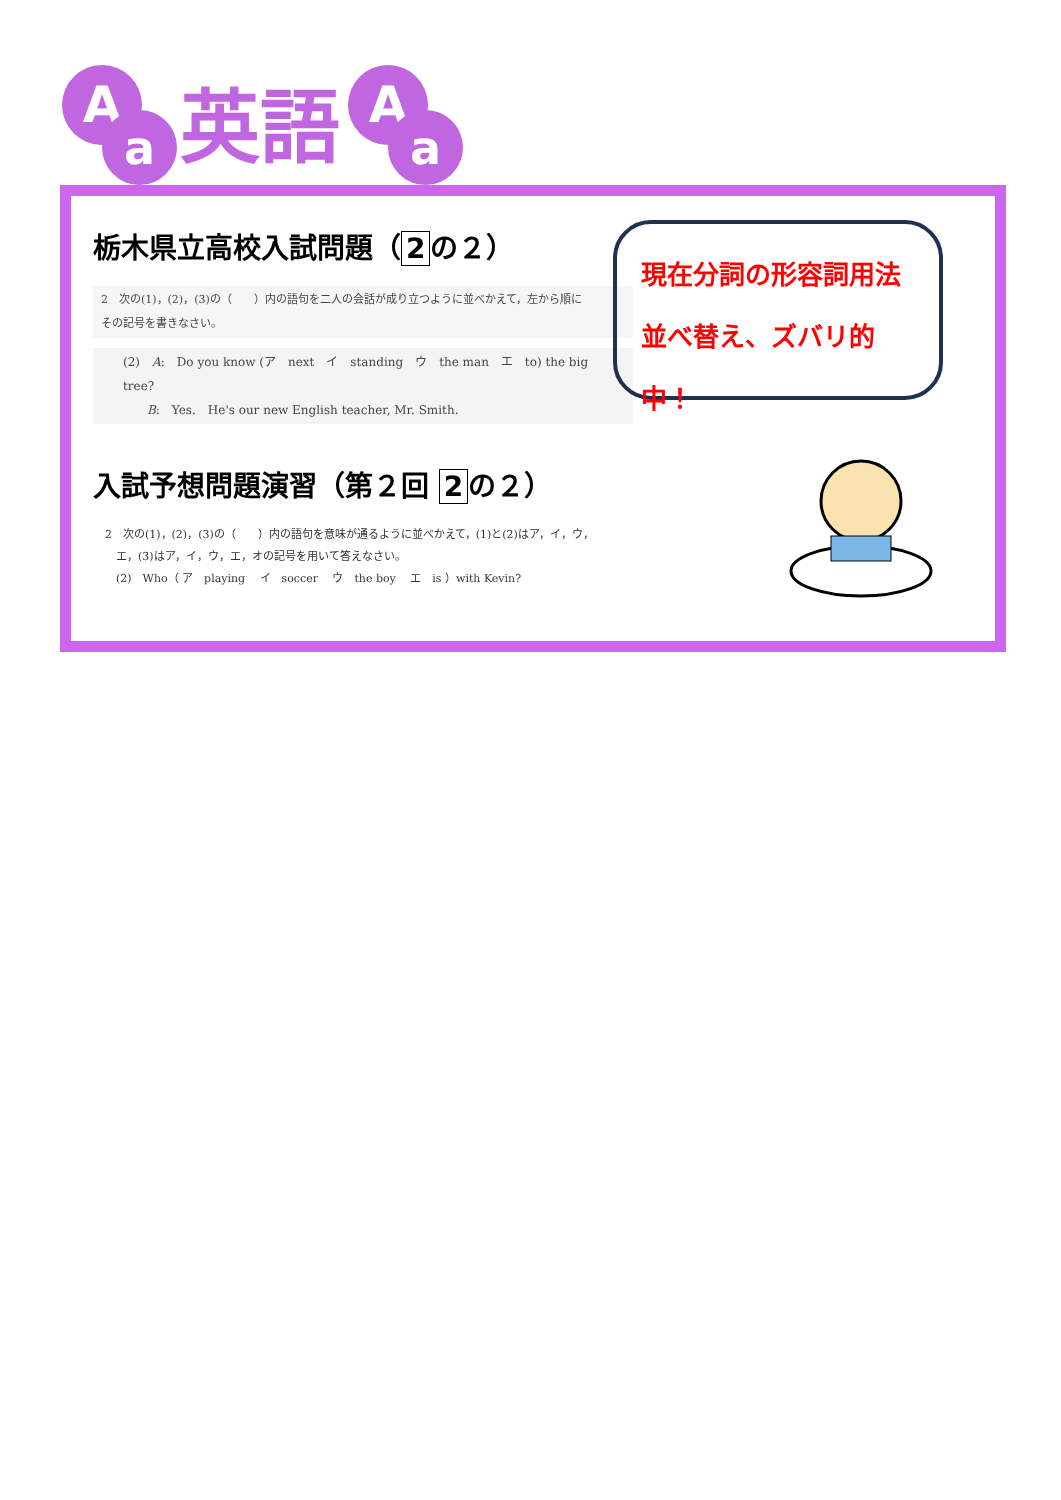A
a
英語
A
a
栃木県立高校入試問題（ 2 の２）
2　次の(1)，(2)，(3)の（　　）内の語句を二人の会話が成り立つように並べかえて，左から順に
その記号を書きなさい。
(2)　A:　Do you know (ア　next　イ　standing　ウ　the man　エ　to) the big tree?
　　B:　Yes.　He's our new English teacher, Mr. Smith.
入試予想問題演習（第２回 2 の２）
2　次の(1)，(2)，(3)の（　　）内の語句を意味が通るように並べかえて，(1)と(2)はア，イ，ウ，
　エ，(3)はア，イ，ウ，エ，オの記号を用いて答えなさい。
　(2)　Who（ ア　playing　 イ　soccer　 ウ　the boy　 エ　is ）with Kevin?
現在分詞の形容詞用法
並べ替え、ズバリ的中！